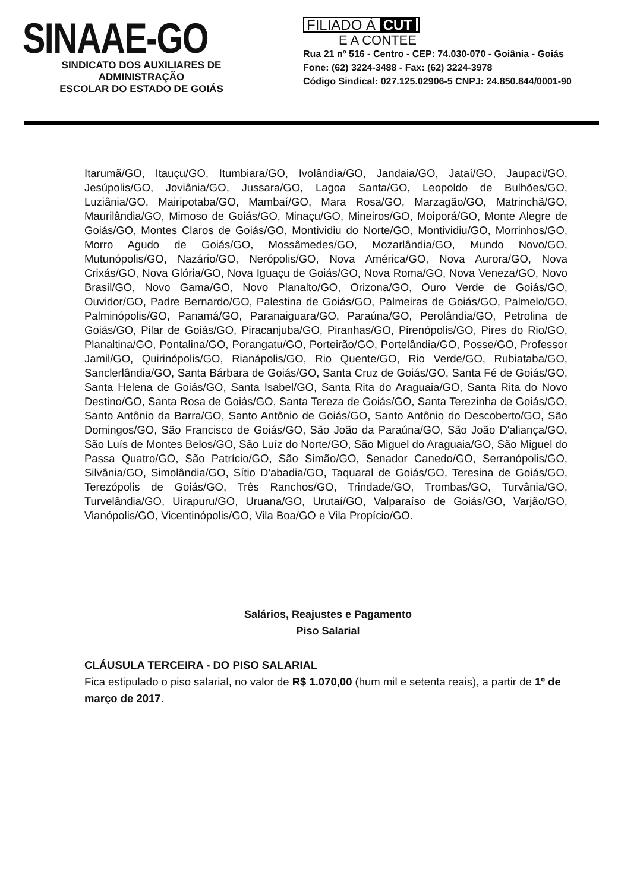SINAAE-GO
SINDICATO DOS AUXILIARES DE ADMINISTRAÇÃO
ESCOLAR DO ESTADO DE GOIÁS
FILIADO À CUT
E A CONTEE
Rua 21 nº 516 - Centro - CEP: 74.030-070 - Goiânia - Goiás
Fone: (62) 3224-3488 - Fax: (62) 3224-3978
Código Sindical: 027.125.02906-5 CNPJ: 24.850.844/0001-90
Itarumã/GO, Itauçu/GO, Itumbiara/GO, Ivolândia/GO, Jandaia/GO, Jataí/GO, Jaupaci/GO, Jesúpolis/GO, Joviânia/GO, Jussara/GO, Lagoa Santa/GO, Leopoldo de Bulhões/GO, Luziânia/GO, Mairipotaba/GO, Mambaí/GO, Mara Rosa/GO, Marzagão/GO, Matrinchã/GO, Maurilândia/GO, Mimoso de Goiás/GO, Minaçu/GO, Mineiros/GO, Moiporá/GO, Monte Alegre de Goiás/GO, Montes Claros de Goiás/GO, Montividiu do Norte/GO, Montividiu/GO, Morrinhos/GO, Morro Agudo de Goiás/GO, Mossâmedes/GO, Mozarlândia/GO, Mundo Novo/GO, Mutunópolis/GO, Nazário/GO, Nerópolis/GO, Nova América/GO, Nova Aurora/GO, Nova Crixás/GO, Nova Glória/GO, Nova Iguaçu de Goiás/GO, Nova Roma/GO, Nova Veneza/GO, Novo Brasil/GO, Novo Gama/GO, Novo Planalto/GO, Orizona/GO, Ouro Verde de Goiás/GO, Ouvidor/GO, Padre Bernardo/GO, Palestina de Goiás/GO, Palmeiras de Goiás/GO, Palmelo/GO, Palminópolis/GO, Panamá/GO, Paranaiguara/GO, Paraúna/GO, Perolândia/GO, Petrolina de Goiás/GO, Pilar de Goiás/GO, Piracanjuba/GO, Piranhas/GO, Pirenópolis/GO, Pires do Rio/GO, Planaltina/GO, Pontalina/GO, Porangatu/GO, Porteirão/GO, Portelândia/GO, Posse/GO, Professor Jamil/GO, Quirinópolis/GO, Rianápolis/GO, Rio Quente/GO, Rio Verde/GO, Rubiataba/GO, Sanclerlândia/GO, Santa Bárbara de Goiás/GO, Santa Cruz de Goiás/GO, Santa Fé de Goiás/GO, Santa Helena de Goiás/GO, Santa Isabel/GO, Santa Rita do Araguaia/GO, Santa Rita do Novo Destino/GO, Santa Rosa de Goiás/GO, Santa Tereza de Goiás/GO, Santa Terezinha de Goiás/GO, Santo Antônio da Barra/GO, Santo Antônio de Goiás/GO, Santo Antônio do Descoberto/GO, São Domingos/GO, São Francisco de Goiás/GO, São João da Paraúna/GO, São João D'aliança/GO, São Luís de Montes Belos/GO, São Luíz do Norte/GO, São Miguel do Araguaia/GO, São Miguel do Passa Quatro/GO, São Patrício/GO, São Simão/GO, Senador Canedo/GO, Serranópolis/GO, Silvânia/GO, Simolândia/GO, Sítio D'abadia/GO, Taquaral de Goiás/GO, Teresina de Goiás/GO, Terezópolis de Goiás/GO, Três Ranchos/GO, Trindade/GO, Trombas/GO, Turvânia/GO, Turvelândia/GO, Uirapuru/GO, Uruana/GO, Urutaí/GO, Valparaíso de Goiás/GO, Varjão/GO, Vianópolis/GO, Vicentinópolis/GO, Vila Boa/GO e Vila Propício/GO.
Salários, Reajustes e Pagamento
Piso Salarial
CLÁUSULA TERCEIRA - DO PISO SALARIAL
Fica estipulado o piso salarial, no valor de R$ 1.070,00 (hum mil e setenta reais), a partir de 1º de março de 2017.